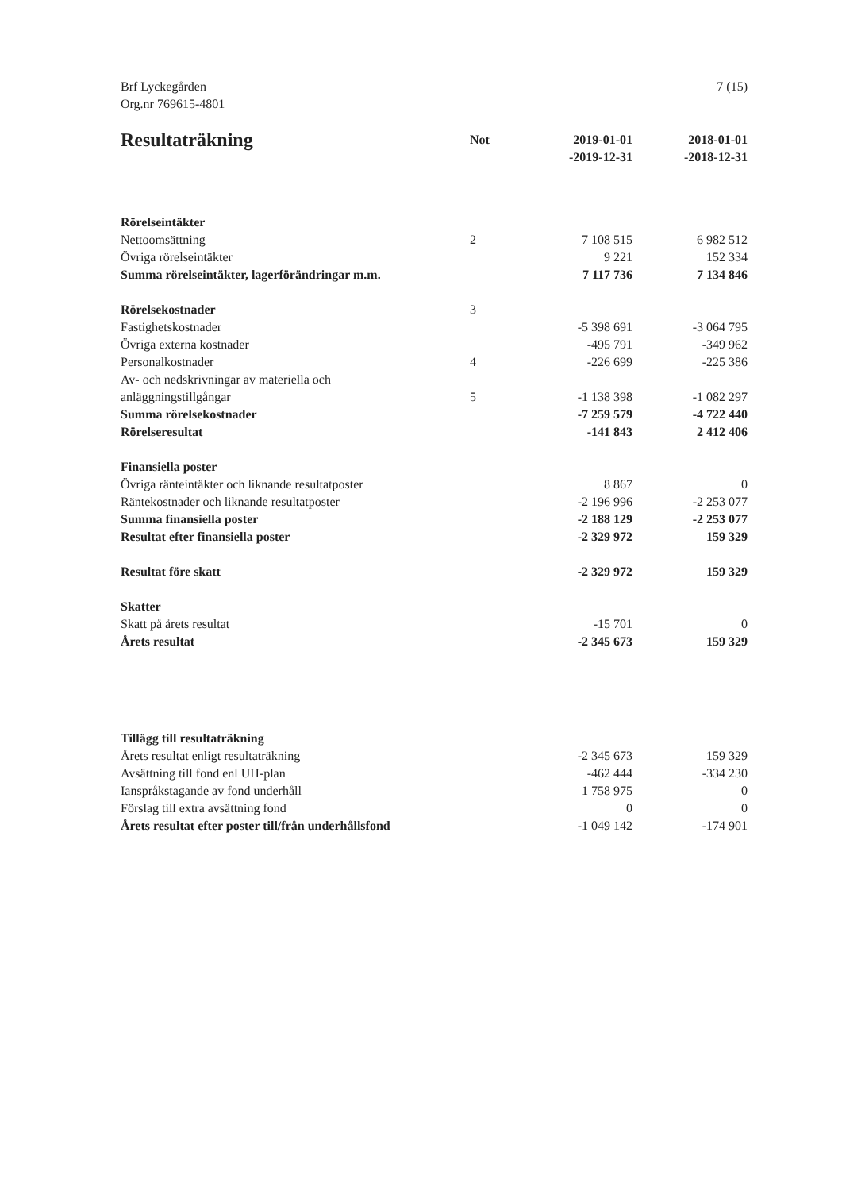Brf Lyckegården
Org.nr 769615-4801
7 (15)
| Resultaträkning | Not | 2019-01-01 -2019-12-31 | 2018-01-01 -2018-12-31 |
| --- | --- | --- | --- |
| Rörelseintäkter | | | |
| Nettoomsättning | 2 | 7 108 515 | 6 982 512 |
| Övriga rörelseintäkter | | 9 221 | 152 334 |
| Summa rörelseintäkter, lagerförändringar m.m. | | 7 117 736 | 7 134 846 |
| Rörelsekostnader | 3 | | |
| Fastighetskostnader | | -5 398 691 | -3 064 795 |
| Övriga externa kostnader | | -495 791 | -349 962 |
| Personalkostnader | 4 | -226 699 | -225 386 |
| Av- och nedskrivningar av materiella och anläggningstillgångar | 5 | -1 138 398 | -1 082 297 |
| Summa rörelsekostnader | | -7 259 579 | -4 722 440 |
| Rörelseresultat | | -141 843 | 2 412 406 |
| Finansiella poster | | | |
| Övriga ränteintäkter och liknande resultatposter | | 8 867 | 0 |
| Räntekostnader och liknande resultatposter | | -2 196 996 | -2 253 077 |
| Summa finansiella poster | | -2 188 129 | -2 253 077 |
| Resultat efter finansiella poster | | -2 329 972 | 159 329 |
| Resultat före skatt | | -2 329 972 | 159 329 |
| Skatter | | | |
| Skatt på årets resultat | | -15 701 | 0 |
| Årets resultat | | -2 345 673 | 159 329 |
| Tillägg till resultaträkning | | | |
| Årets resultat enligt resultaträkning | | -2 345 673 | 159 329 |
| Avsättning till fond enl UH-plan | | -462 444 | -334 230 |
| Ianspråkstagande av fond underhåll | | 1 758 975 | 0 |
| Förslag till extra avsättning fond | | 0 | 0 |
| Årets resultat efter poster till/från underhållsfond | | -1 049 142 | -174 901 |